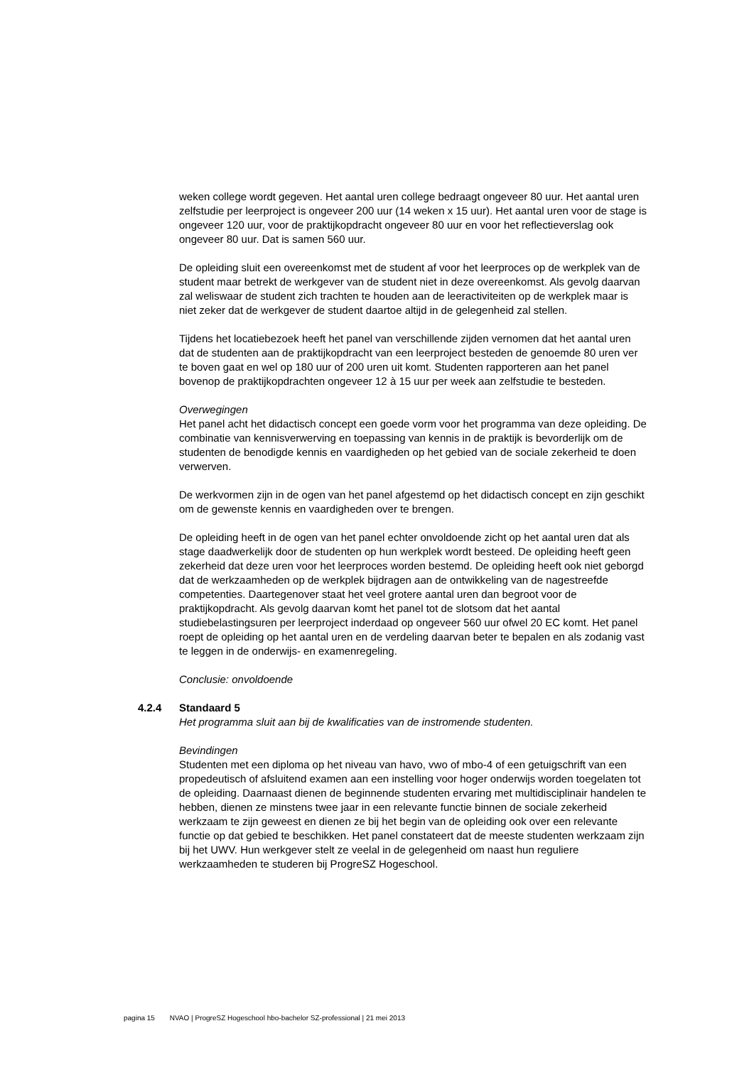weken college wordt gegeven. Het aantal uren college bedraagt ongeveer 80 uur. Het aantal uren zelfstudie per leerproject is ongeveer 200 uur (14 weken x 15 uur). Het aantal uren voor de stage is ongeveer 120 uur, voor de praktijkopdracht ongeveer 80 uur en voor het reflectieverslag ook ongeveer 80 uur. Dat is samen 560 uur.
De opleiding sluit een overeenkomst met de student af voor het leerproces op de werkplek van de student maar betrekt de werkgever van de student niet in deze overeenkomst. Als gevolg daarvan zal weliswaar de student zich trachten te houden aan de leeractiviteiten op de werkplek maar is niet zeker dat de werkgever de student daartoe altijd in de gelegenheid zal stellen.
Tijdens het locatiebezoek heeft het panel van verschillende zijden vernomen dat het aantal uren dat de studenten aan de praktijkopdracht van een leerproject besteden de genoemde 80 uren ver te boven gaat en wel op 180 uur of 200 uren uit komt. Studenten rapporteren aan het panel bovenop de praktijkopdrachten ongeveer 12 à 15 uur per week aan zelfstudie te besteden.
Overwegingen
Het panel acht het didactisch concept een goede vorm voor het programma van deze opleiding. De combinatie van kennisverwerving en toepassing van kennis in de praktijk is bevorderlijk om de studenten de benodigde kennis en vaardigheden op het gebied van de sociale zekerheid te doen verwerven.
De werkvormen zijn in de ogen van het panel afgestemd op het didactisch concept en zijn geschikt om de gewenste kennis en vaardigheden over te brengen.
De opleiding heeft in de ogen van het panel echter onvoldoende zicht op het aantal uren dat als stage daadwerkelijk door de studenten op hun werkplek wordt besteed. De opleiding heeft geen zekerheid dat deze uren voor het leerproces worden bestemd. De opleiding heeft ook niet geborgd dat de werkzaamheden op de werkplek bijdragen aan de ontwikkeling van de nagestreefde competenties. Daartegenover staat het veel grotere aantal uren dan begroot voor de praktijkopdracht. Als gevolg daarvan komt het panel tot de slotsom dat het aantal studiebelastingsuren per leerproject inderdaad op ongeveer 560 uur ofwel 20 EC komt. Het panel roept de opleiding op het aantal uren en de verdeling daarvan beter te bepalen en als zodanig vast te leggen in de onderwijs- en examenregeling.
Conclusie: onvoldoende
4.2.4 Standaard 5
Het programma sluit aan bij de kwalificaties van de instromende studenten.
Bevindingen
Studenten met een diploma op het niveau van havo, vwo of mbo-4 of een getuigschrift van een propedeutisch of afsluitend examen aan een instelling voor hoger onderwijs worden toegelaten tot de opleiding. Daarnaast dienen de beginnende studenten ervaring met multidisciplinair handelen te hebben, dienen ze minstens twee jaar in een relevante functie binnen de sociale zekerheid werkzaam te zijn geweest en dienen ze bij het begin van de opleiding ook over een relevante functie op dat gebied te beschikken. Het panel constateert dat de meeste studenten werkzaam zijn bij het UWV. Hun werkgever stelt ze veelal in de gelegenheid om naast hun reguliere werkzaamheden te studeren bij ProgreSZ Hogeschool.
pagina 15 NVAO | ProgreSZ Hogeschool hbo-bachelor SZ-professional | 21 mei 2013